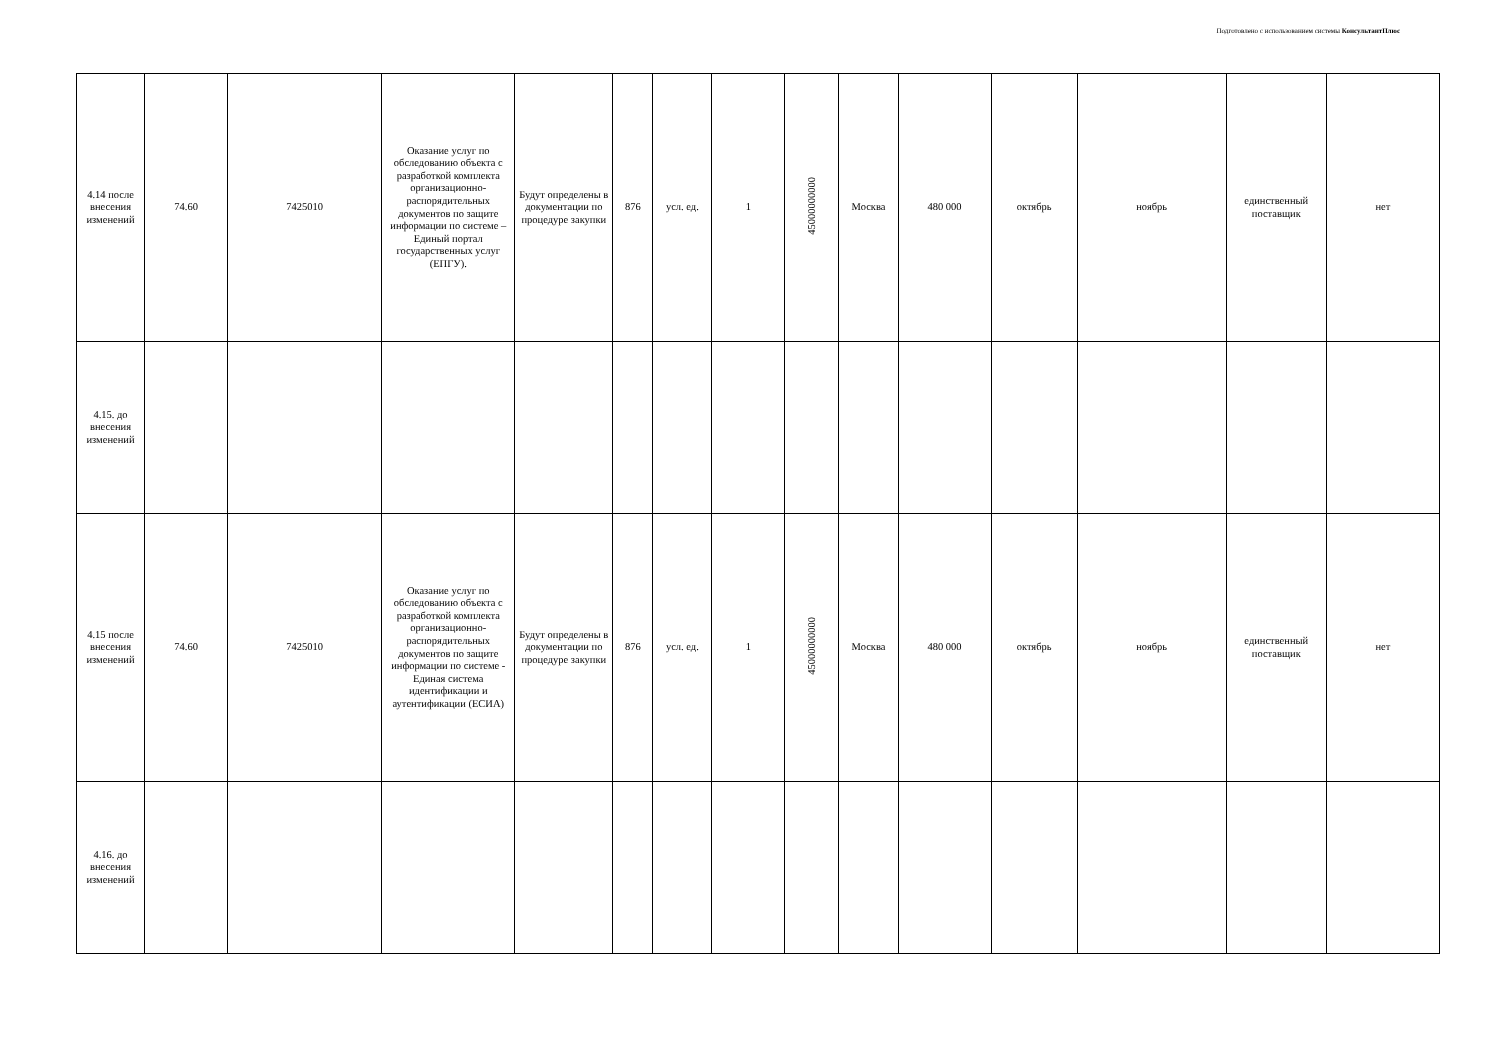Подготовлено с использованием системы КонсультантПлюс
| 4.14 после внесения изменений | 74.60 | 7425010 | Оказание услуг по обследованию объекта с разработкой комплекта организационно-распорядительных документов по защите информации по системе – Единый портал государственных услуг (ЕПГУ). | Будут определены в документации по процедуре закупки | 876 | усл. ед. | 1 | 45000000000 | Москва | 480 000 | октябрь | ноябрь | единственный поставщик | нет |
| 4.15. до внесения изменений | | | | | | | | | | | | | | |
| 4.15 после внесения изменений | 74.60 | 7425010 | Оказание услуг по обследованию объекта с разработкой комплекта организационно-распорядительных документов по защите информации по системе - Единая система идентификации и аутентификации (ЕСИА) | Будут определены в документации по процедуре закупки | 876 | усл. ед. | 1 | 45000000000 | Москва | 480 000 | октябрь | ноябрь | единственный поставщик | нет |
| 4.16. до внесения изменений | | | | | | | | | | | | | | |